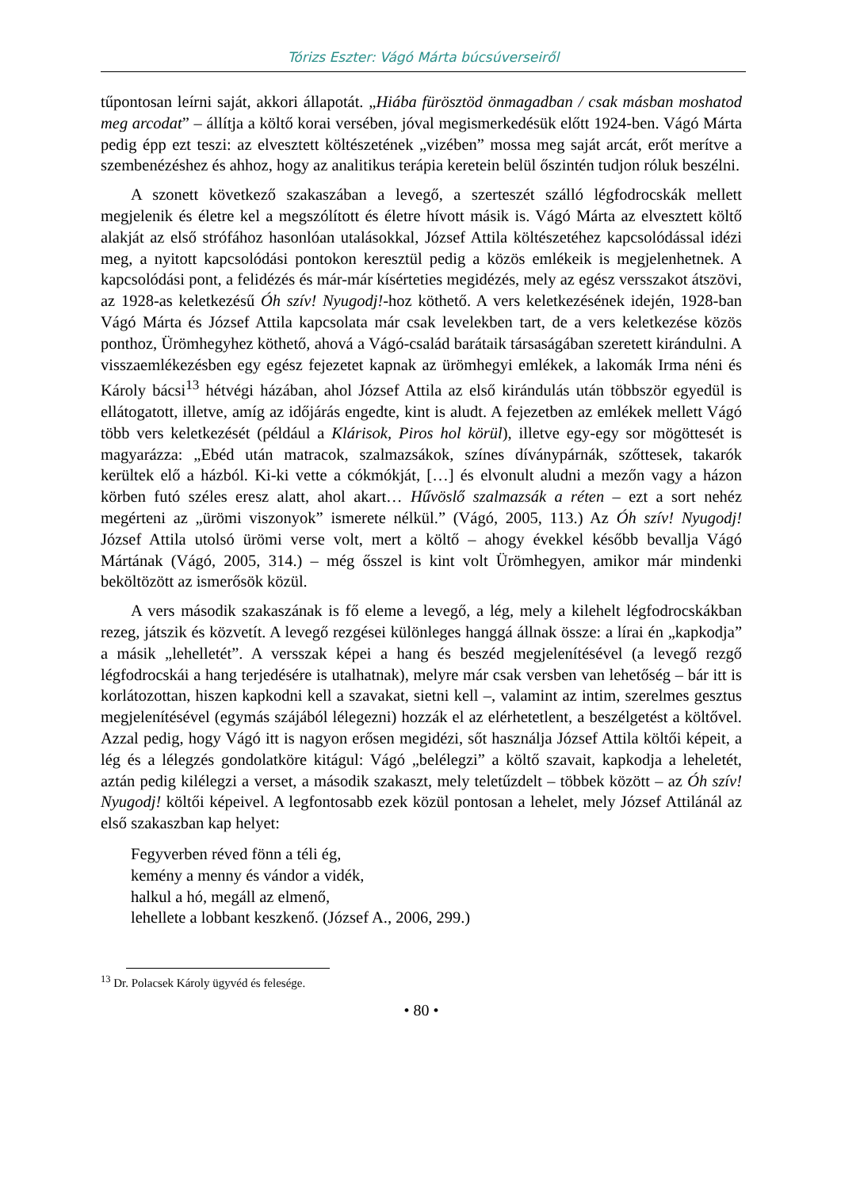Tórizs Eszter: Vágó Márta búcsúverseiről
tűpontosan leírni saját, akkori állapotát. „Hiába fürösztöd önmagadban / csak másban moshatod meg arcodat” – állítja a költő korai versében, jóval megismerkedésük előtt 1924-ben. Vágó Márta pedig épp ezt teszi: az elvesztett költészetének „vizében” mossa meg saját arcát, erőt merítve a szembenézéshez és ahhoz, hogy az analitikus terápia keretein belül őszintén tudjon róluk beszélni.
A szonett következő szakaszában a levegő, a szerteszét szálló légfodrocskák mellett megjelenik és életre kel a megszólított és életre hívott másik is. Vágó Márta az elvesztett költő alakját az első strófához hasonlóan utalásokkal, József Attila költészetéhez kapcsolódással idézi meg, a nyitott kapcsolódási pontokon keresztül pedig a közös emlékeik is megjelenhetnek. A kapcsolódási pont, a felidézés és már-már kísérteties megidézés, mely az egész versszakot átszövi, az 1928-as keletkezésű Óh szív! Nyugodj!-hoz köthető. A vers keletkezésének idején, 1928-ban Vágó Márta és József Attila kapcsolata már csak levelekben tart, de a vers keletkezése közös ponthoz, Ürömhegyhez köthető, ahová a Vágó-család barátaik társaságában szeretett kirándulni. A visszaemlékezésben egy egész fejezetet kapnak az ürömhegyi emlékek, a lakomák Irma néni és Károly bácsi<sup>13</sup> hétvégi házában, ahol József Attila az első kirándulás után többször egyedül is ellátogatott, illetve, amíg az időjárás engedte, kint is aludt. A fejezetben az emlékek mellett Vágó több vers keletkezését (például a Klárisok, Piros hol körül), illetve egy-egy sor mögöttesét is magyarázza: „Ebéd után matracok, szalmazsákok, színes díványpárnák, szőttesek, takarók kerültek elő a házból. Ki-ki vette a cókmókját, […] és elvonult aludni a mezőn vagy a házon körben futó széles eresz alatt, ahol akart… Hűvöslő szalmazsák a réten – ezt a sort nehéz megérteni az „ürömi viszonyok” ismerete nélkül.” (Vágó, 2005, 113.) Az Óh szív! Nyugodj! József Attila utolsó ürömi verse volt, mert a költő – ahogy évekkel később bevallja Vágó Mártának (Vágó, 2005, 314.) – még ősszel is kint volt Ürömhegyen, amikor már mindenki beköltözött az ismerősök közül.
A vers második szakaszának is fő eleme a levegő, a lég, mely a kilehelt légfodrocskákban rezeg, játszik és közvetít. A levegő rezgései különleges hanggá állnak össze: a lírai én „kapkodja” a másik „lehelletét”. A versszak képei a hang és beszéd megjelenítésével (a levegő rezgő légfodrocskái a hang terjedésére is utalhatnak), melyre már csak versben van lehetőség – bár itt is korlátozottan, hiszen kapkodni kell a szavakat, sietni kell –, valamint az intim, szerelmes gesztus megjelenítésével (egymás szájából lélegezni) hozzák el az elérhetetlent, a beszélgetést a költővel. Azzal pedig, hogy Vágó itt is nagyon erősen megidézi, sőt használja József Attila költői képeit, a lég és a lélegzés gondolatköre kitágul: Vágó „belélegzi” a költő szavait, kapkodja a leheletét, aztán pedig kilélegzi a verset, a második szakaszt, mely teletűzdelt – többek között – az Óh szív! Nyugodj! költői képeivel. A legfontosabb ezek közül pontosan a lehelet, mely József Attilánál az első szakaszban kap helyet:
Fegyverben réved fönn a téli ég,
kemény a menny és vándor a vidék,
halkul a hó, megáll az elmenő,
lehellete a lobbant keszkenő. (József A., 2006, 299.)
<sup>13</sup> Dr. Polacsek Károly ügyvéd és felesége.
• 80 •